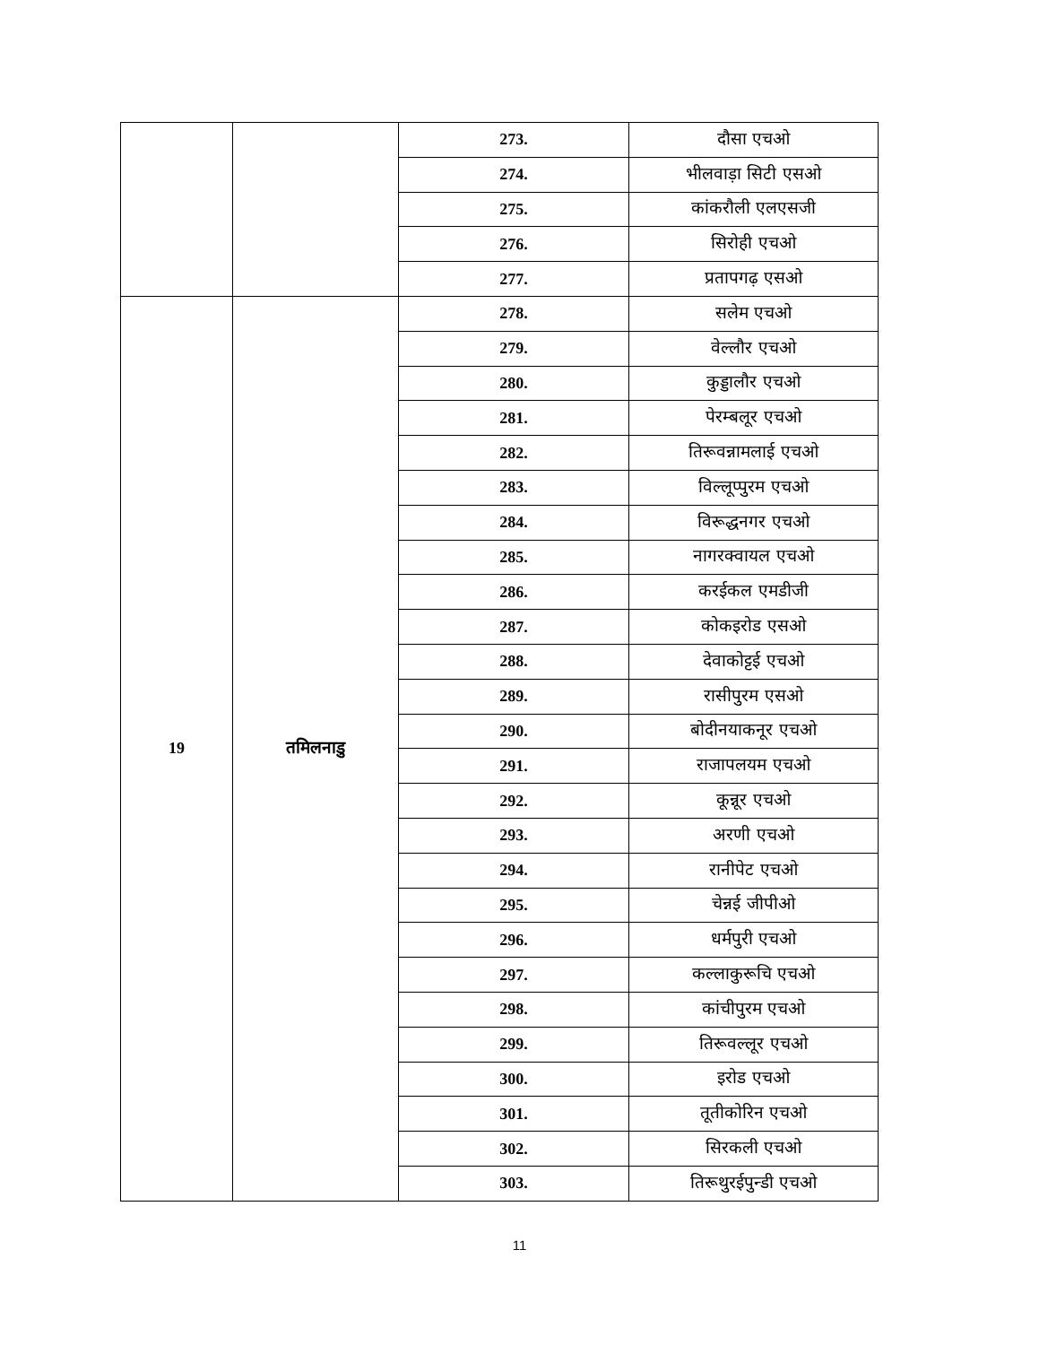| | | 273. | दौसा एचओ |
| | | 274. | भीलवाड़ा सिटी एसओ |
| | | 275. | कांकरौली एलएसजी |
| | | 276. | सिरोही एचओ |
| | | 277. | प्रतापगढ़ एसओ |
| 19 | तमिलनाडु | 278. | सलेम एचओ |
| | | 279. | वेल्लौर एचओ |
| | | 280. | कुड्डालौर एचओ |
| | | 281. | पेरम्बलूर एचओ |
| | | 282. | तिरूवन्नामलाई एचओ |
| | | 283. | विल्लूप्पुरम एचओ |
| | | 284. | विरूद्धनगर एचओ |
| | | 285. | नागरक्वायल एचओ |
| | | 286. | करईकल एमडीजी |
| | | 287. | कोकइरोड एसओ |
| | | 288. | देवाकोट्टई एचओ |
| | | 289. | रासीपुरम एसओ |
| | | 290. | बोदीनयाकनूर एचओ |
| | | 291. | राजापलयम एचओ |
| | | 292. | कून्नूर एचओ |
| | | 293. | अरणी एचओ |
| | | 294. | रानीपेट एचओ |
| | | 295. | चेन्नई जीपीओ |
| | | 296. | धर्मपुरी एचओ |
| | | 297. | कल्लाकुरूचि एचओ |
| | | 298. | कांचीपुरम एचओ |
| | | 299. | तिरूवल्लूर एचओ |
| | | 300. | इरोड एचओ |
| | | 301. | तूतीकोरिन एचओ |
| | | 302. | सिरकली एचओ |
| | | 303. | तिरूथुरईपुन्डी एचओ |
11